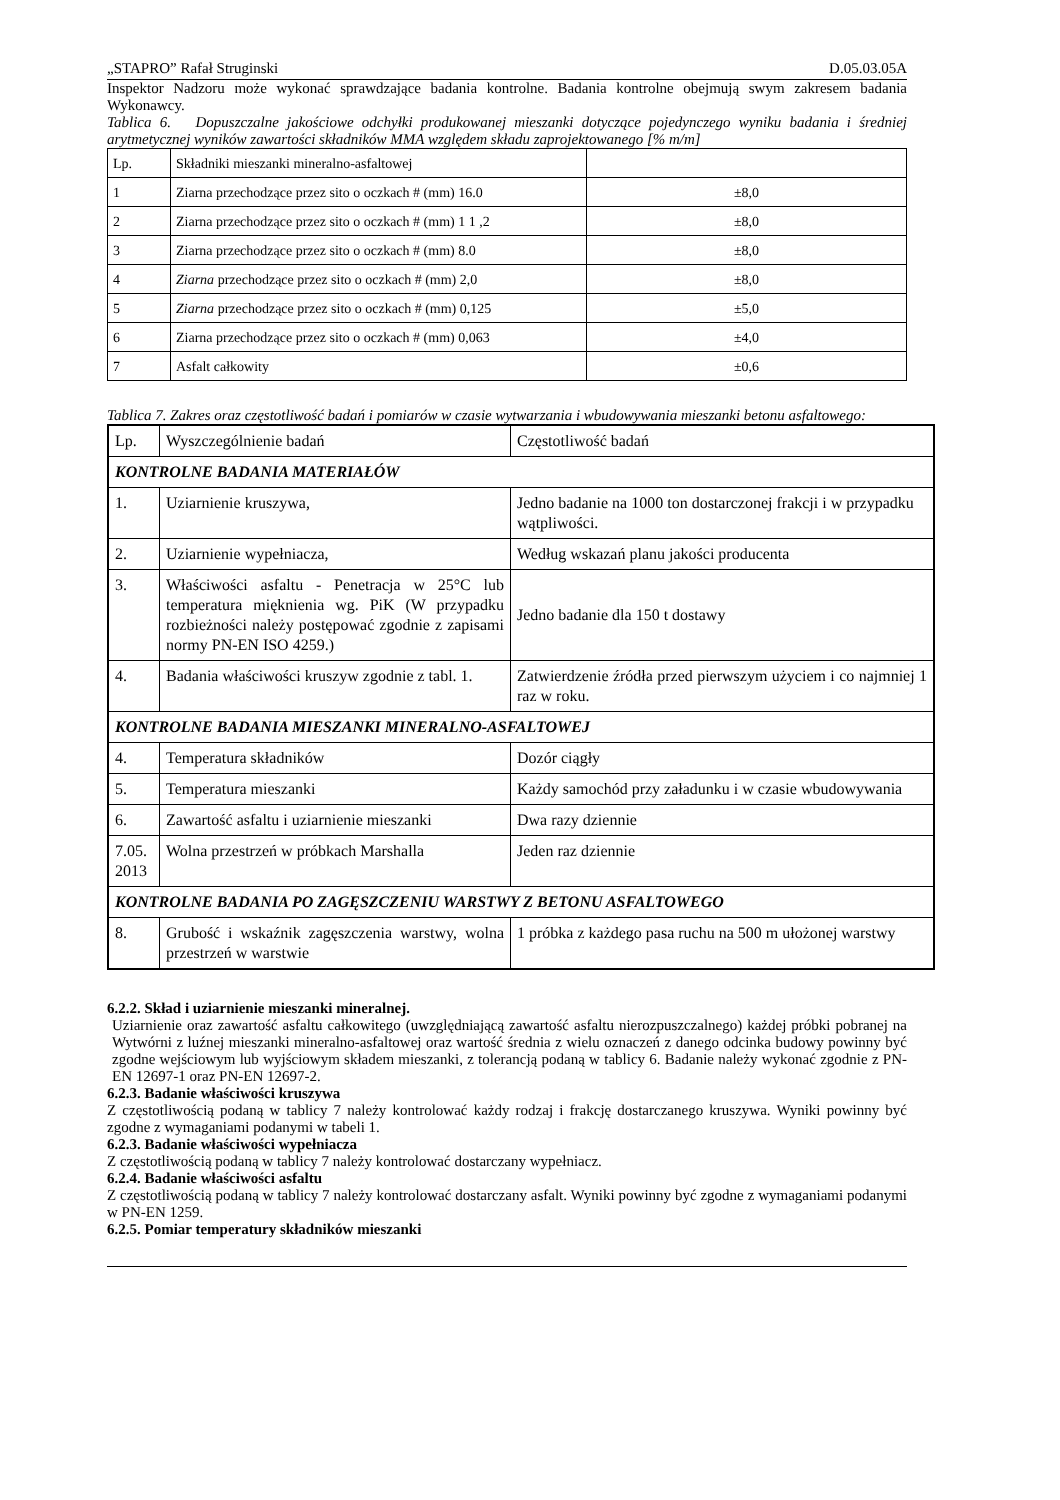„STAPRO” Rafał Struginski D.05.03.05A
Inspektor Nadzoru może wykonać sprawdzające badania kontrolne. Badania kontrolne obejmują swym zakresem badania Wykonawcy.
Tablica 6. Dopuszczalne jakościowe odchyłki produkowanej mieszanki dotyczące pojedynczego wyniku badania i średniej arytmetycznej wyników zawartości składników MMA względem składu zaprojektowanego [% m/m]
| Lp. | Składniki mieszanki mineralno-asfaltowej | |
| 1 | Ziarna przechodzące przez sito o oczkach # (mm) 16.0 | ±8,0 |
| 2 | Ziarna przechodzące przez sito o oczkach # (mm) 1 1 ,2 | ±8,0 |
| 3 | Ziarna przechodzące przez sito o oczkach # (mm) 8.0 | ±8,0 |
| 4 | Ziarna przechodzące przez sito o oczkach # (mm) 2,0 | ±8,0 |
| 5 | Ziarna przechodzące przez sito o oczkach # (mm) 0,125 | ±5,0 |
| 6 | Ziarna przechodzące przez sito o oczkach # (mm) 0,063 | ±4,0 |
| 7 | Asfalt całkowity | ±0,6 |
Tablica 7. Zakres oraz częstotliwość badań i pomiarów w czasie wytwarzania i wbudowywania mieszanki betonu asfaltowego:
| Lp. | Wyszczególnienie badań | Częstotliwość badań |
| KONTROLNE BADANIA MATERIAŁÓW | | |
| 1. | Uziarnienie kruszywa, | Jedno badanie na 1000 ton dostarczonej frakcji i w przypadku wątpliwości. |
| 2. | Uziarnienie wypełniacza, | Według wskazań planu jakości producenta |
| 3. | Właściwości asfaltu - Penetracja w 25°C lub temperatura mięknienia wg. PiK (W przypadku rozbieżności należy postępować zgodnie z zapisami normy PN-EN ISO 4259.) | Jedno badanie dla 150 t dostawy |
| 4. | Badania właściwości kruszyw zgodnie z tabl. 1. | Zatwierdzenie źródła przed pierwszym użyciem i co najmniej 1 raz w roku. |
| KONTROLNE BADANIA MIESZANKI MINERALNO-ASFALTOWEJ | | |
| 4. | Temperatura składników | Dozór ciągły |
| 5. | Temperatura mieszanki | Każdy samochód przy załadunku i w czasie wbudowywania |
| 6. | Zawartość asfaltu i uziarnienie mieszanki | Dwa razy dziennie |
| 7.05. 2013 | Wolna przestrzeń w próbkach Marshalla | Jeden raz dziennie |
| KONTROLNE BADANIA PO ZAGĘSZCZENIU WARSTWY Z BETONU ASFALTOWEGO | | |
| 8. | Grubość i wskaźnik zagęszczenia warstwy, wolna przestrzeń w warstwie | 1 próbka z każdego pasa ruchu na 500 m ułożonej warstwy |
6.2.2. Skład i uziarnienie mieszanki mineralnej.
Uziarnienie oraz zawartość asfaltu całkowitego (uwzględniającą zawartość asfaltu nierozpuszczalnego) każdej próbki pobranej na Wytwórni z luźnej mieszanki mineralno-asfaltowej oraz wartość średnia z wielu oznaczeń z danego odcinka budowy powinny być zgodne wejściowym lub wyjściowym składem mieszanki, z tolerancją podaną w tablicy 6. Badanie należy wykonać zgodnie z PN-EN 12697-1 oraz PN-EN 12697-2.
6.2.3. Badanie właściwości kruszywa
Z częstotliwością podaną w tablicy 7 należy kontrolować każdy rodzaj i frakcję dostarczanego kruszywa. Wyniki powinny być zgodne z wymaganiami podanymi w tabeli 1.
6.2.3. Badanie właściwości wypełniacza
Z częstotliwością podaną w tablicy 7 należy kontrolować dostarczany wypełniacz.
6.2.4. Badanie właściwości asfaltu
Z częstotliwością podaną w tablicy 7 należy kontrolować dostarczany asfalt. Wyniki powinny być zgodne z wymaganiami podanymi w PN-EN 1259.
6.2.5. Pomiar temperatury składników mieszanki